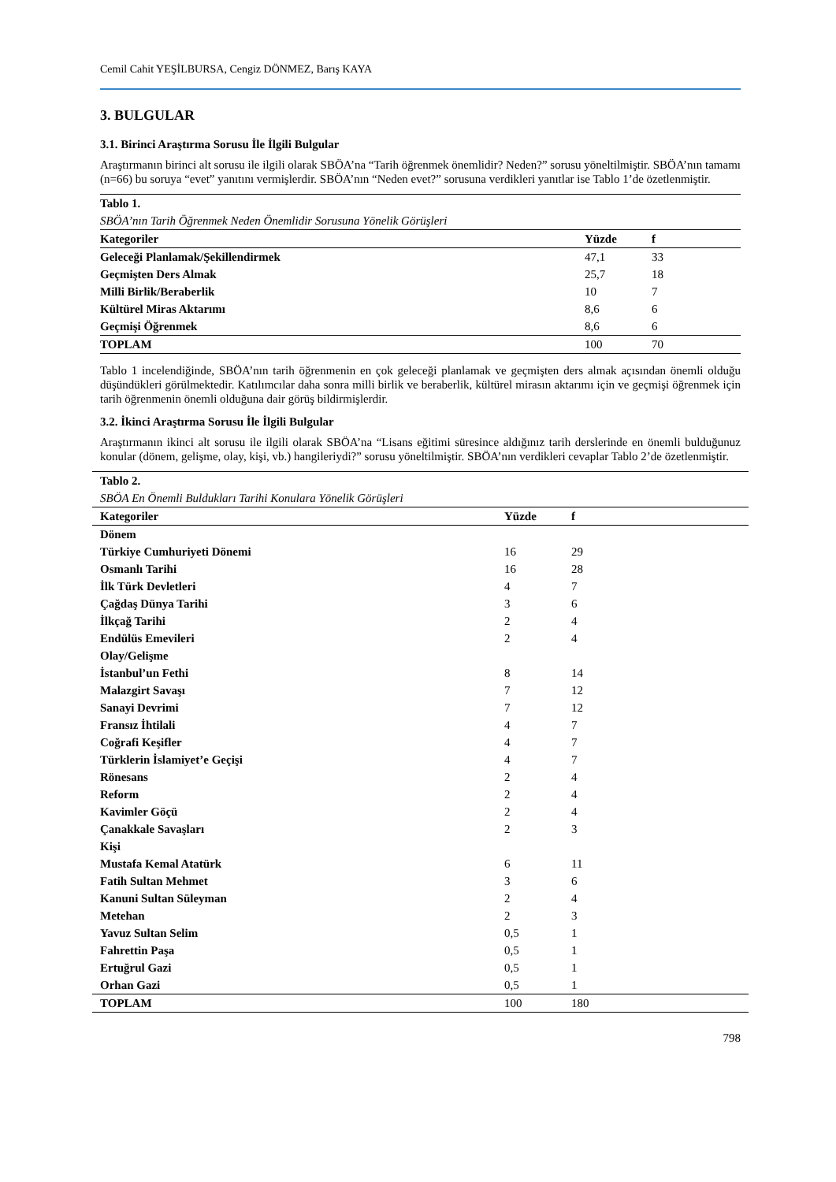Cemil Cahit YEŞİLBURSA, Cengiz DÖNMEZ, Barış KAYA
3. BULGULAR
3.1. Birinci Araştırma Sorusu İle İlgili Bulgular
Araştırmanın birinci alt sorusu ile ilgili olarak SBÖA’na “Tarih öğrenmek önemlidir? Neden?” sorusu yöneltilmiştir. SBÖA’nın tamamı (n=66) bu soruya “evet” yanıtını vermişlerdir. SBÖA’nın “Neden evet?” sorusuna verdikleri yanıtlar ise Tablo 1’de özetlenmiştir.
| Tablo 1. | | |
| SBÖA’nın Tarih Öğrenmek Neden Önemlidir Sorusuna Yönelik Görüşleri | | |
| Kategoriler | Yüzde | f |
| Geleceği Planlamak/Şekillendirmek | 47,1 | 33 |
| Geçmişten Ders Almak | 25,7 | 18 |
| Milli Birlik/Beraberlik | 10 | 7 |
| Kültürel Miras Aktarımı | 8,6 | 6 |
| Geçmişi Öğrenmek | 8,6 | 6 |
| TOPLAM | 100 | 70 |
Tablo 1 incelendiğinde, SBÖA’nın tarih öğrenmenin en çok geleceği planlamak ve geçmişten ders almak açısından önemli olduğu düşündükleri görülmektedir. Katılımcılar daha sonra milli birlik ve beraberlik, kültürel mirasın aktarımı için ve geçmişi öğrenmek için tarih öğrenmenin önemli olduğuna dair görüş bildirmişlerdir.
3.2. İkinci Araştırma Sorusu İle İlgili Bulgular
Araştırmanın ikinci alt sorusu ile ilgili olarak SBÖA’na “Lisans eğitimi süresince aldığınız tarih derslerinde en önemli bulduğunuz konular (dönem, gelişme, olay, kişi, vb.) hangileriydi?” sorusu yöneltilmiştir. SBÖA’nın verdikleri cevaplar Tablo 2’de özetlenmiştir.
| Tablo 2. | | |
| SBÖA En Önemli Buldukları Tarihi Konulara Yönelik Görüşleri | | |
| Kategoriler | Yüzde | f |
| Dönem | | |
| Türkiye Cumhuriyeti Dönemi | 16 | 29 |
| Osmanlı Tarihi | 16 | 28 |
| İlk Türk Devletleri | 4 | 7 |
| Çağdaş Dünya Tarihi | 3 | 6 |
| İlkçağ Tarihi | 2 | 4 |
| Endülüs Emevileri | 2 | 4 |
| Olay/Gelişme | | |
| İstanbul’un Fethi | 8 | 14 |
| Malazgirt Savaşı | 7 | 12 |
| Sanayi Devrimi | 7 | 12 |
| Fransız İhtilali | 4 | 7 |
| Coğrafi Keşifler | 4 | 7 |
| Türklerin İslamiyet’e Geçişi | 4 | 7 |
| Rönesans | 2 | 4 |
| Reform | 2 | 4 |
| Kavimler Göçü | 2 | 4 |
| Çanakkale Savaşları | 2 | 3 |
| Kişi | | |
| Mustafa Kemal Atatürk | 6 | 11 |
| Fatih Sultan Mehmet | 3 | 6 |
| Kanuni Sultan Süleyman | 2 | 4 |
| Metehan | 2 | 3 |
| Yavuz Sultan Selim | 0,5 | 1 |
| Fahrettin Paşa | 0,5 | 1 |
| Ertuğrul Gazi | 0,5 | 1 |
| Orhan Gazi | 0,5 | 1 |
| TOPLAM | 100 | 180 |
798